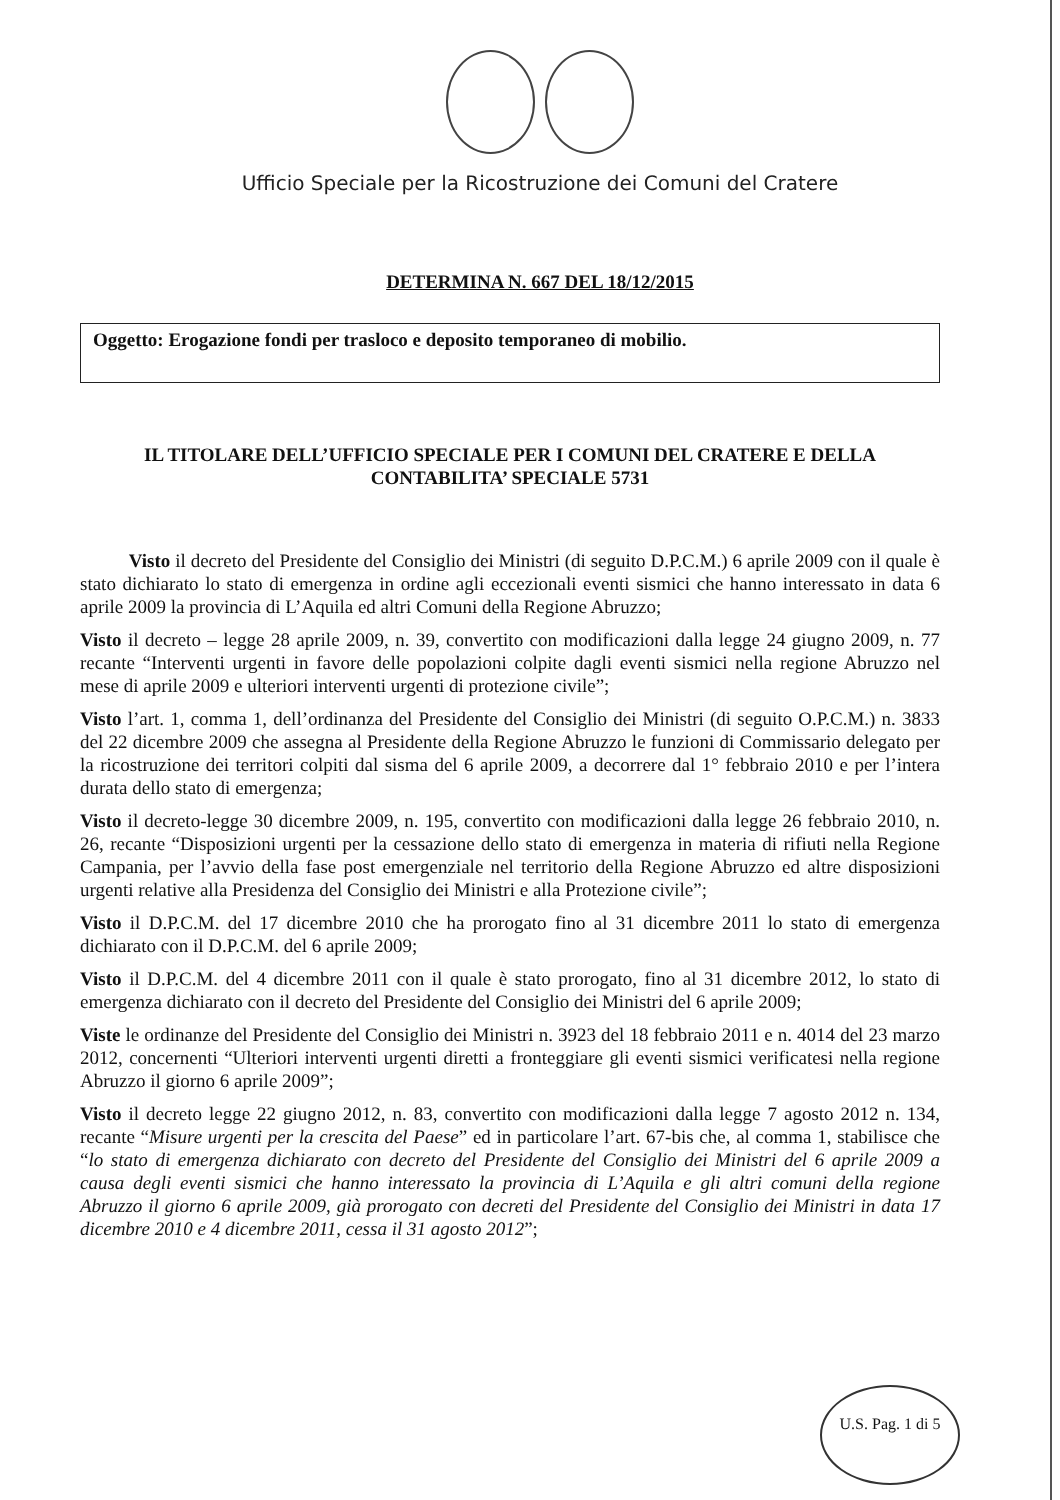Ufficio Speciale per la Ricostruzione dei Comuni del Cratere
DETERMINA N. 667 DEL 18/12/2015
Oggetto: Erogazione fondi per trasloco e deposito temporaneo di mobilio.
IL TITOLARE DELL’UFFICIO SPECIALE PER I COMUNI DEL CRATERE E DELLA
CONTABILITA’ SPECIALE 5731
Visto il decreto del Presidente del Consiglio dei Ministri (di seguito D.P.C.M.) 6 aprile 2009 con il quale è stato dichiarato lo stato di emergenza in ordine agli eccezionali eventi sismici che hanno interessato in data 6 aprile 2009 la provincia di L’Aquila ed altri Comuni della Regione Abruzzo;
Visto il decreto – legge 28 aprile 2009, n. 39, convertito con modificazioni dalla legge 24 giugno 2009, n. 77 recante “Interventi urgenti in favore delle popolazioni colpite dagli eventi sismici nella regione Abruzzo nel mese di aprile 2009 e ulteriori interventi urgenti di protezione civile”;
Visto l’art. 1, comma 1, dell’ordinanza del Presidente del Consiglio dei Ministri (di seguito O.P.C.M.) n. 3833 del 22 dicembre 2009 che assegna al Presidente della Regione Abruzzo le funzioni di Commissario delegato per la ricostruzione dei territori colpiti dal sisma del 6 aprile 2009, a decorrere dal 1° febbraio 2010 e per l’intera durata dello stato di emergenza;
Visto il decreto-legge 30 dicembre 2009, n. 195, convertito con modificazioni dalla legge 26 febbraio 2010, n. 26, recante “Disposizioni urgenti per la cessazione dello stato di emergenza in materia di rifiuti nella Regione Campania, per l’avvio della fase post emergenziale nel territorio della Regione Abruzzo ed altre disposizioni urgenti relative alla Presidenza del Consiglio dei Ministri e alla Protezione civile”;
Visto il D.P.C.M. del 17 dicembre 2010 che ha prorogato fino al 31 dicembre 2011 lo stato di emergenza dichiarato con il D.P.C.M. del 6 aprile 2009;
Visto il D.P.C.M. del 4 dicembre 2011 con il quale è stato prorogato, fino al 31 dicembre 2012, lo stato di emergenza dichiarato con il decreto del Presidente del Consiglio dei Ministri del 6 aprile 2009;
Viste le ordinanze del Presidente del Consiglio dei Ministri n. 3923 del 18 febbraio 2011 e n. 4014 del 23 marzo 2012, concernenti “Ulteriori interventi urgenti diretti a fronteggiare gli eventi sismici verificatesi nella regione Abruzzo il giorno 6 aprile 2009”;
Visto il decreto legge 22 giugno 2012, n. 83, convertito con modificazioni dalla legge 7 agosto 2012 n. 134, recante “Misure urgenti per la crescita del Paese” ed in particolare l’art. 67-bis che, al comma 1, stabilisce che “lo stato di emergenza dichiarato con decreto del Presidente del Consiglio dei Ministri del 6 aprile 2009 a causa degli eventi sismici che hanno interessato la provincia di L’Aquila e gli altri comuni della regione Abruzzo il giorno 6 aprile 2009, già prorogato con decreti del Presidente del Consiglio dei Ministri in data 17 dicembre 2010 e 4 dicembre 2011, cessa il 31 agosto 2012”;
U.S. Pag. 1 di 5